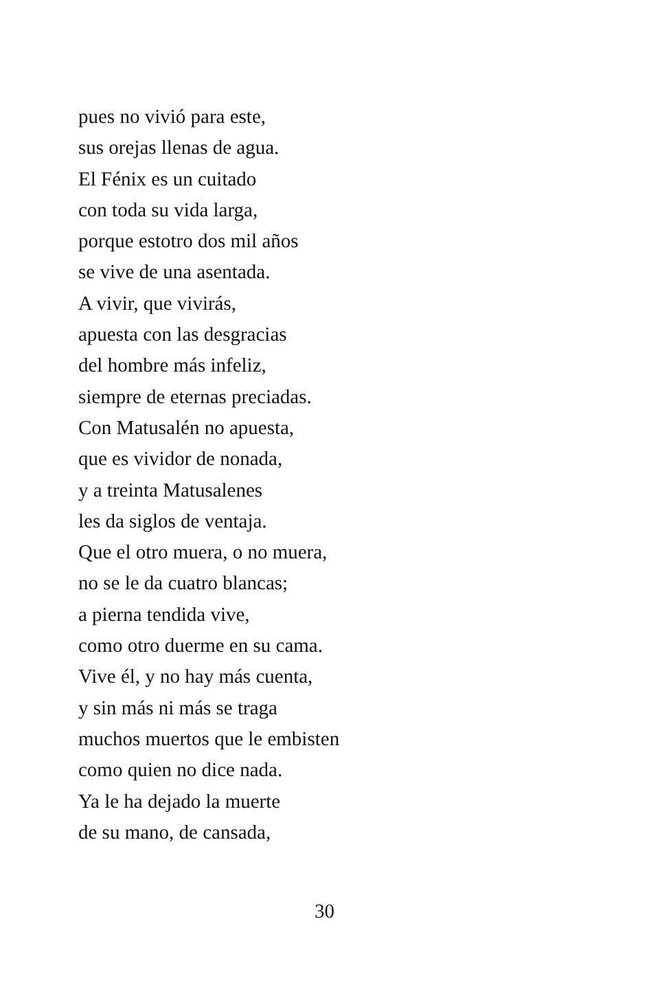pues no vivió para este,
sus orejas llenas de agua.
El Fénix es un cuitado
con toda su vida larga,
porque estotro dos mil años
se vive de una asentada.
A vivir, que vivirás,
apuesta con las desgracias
del hombre más infeliz,
siempre de eternas preciadas.
Con Matusalén no apuesta,
que es vividor de nonada,
y a treinta Matusalenes
les da siglos de ventaja.
Que el otro muera, o no muera,
no se le da cuatro blancas;
a pierna tendida vive,
como otro duerme en su cama.
Vive él, y no hay más cuenta,
y sin más ni más se traga
muchos muertos que le embisten
como quien no dice nada.
Ya le ha dejado la muerte
de su mano, de cansada,
30